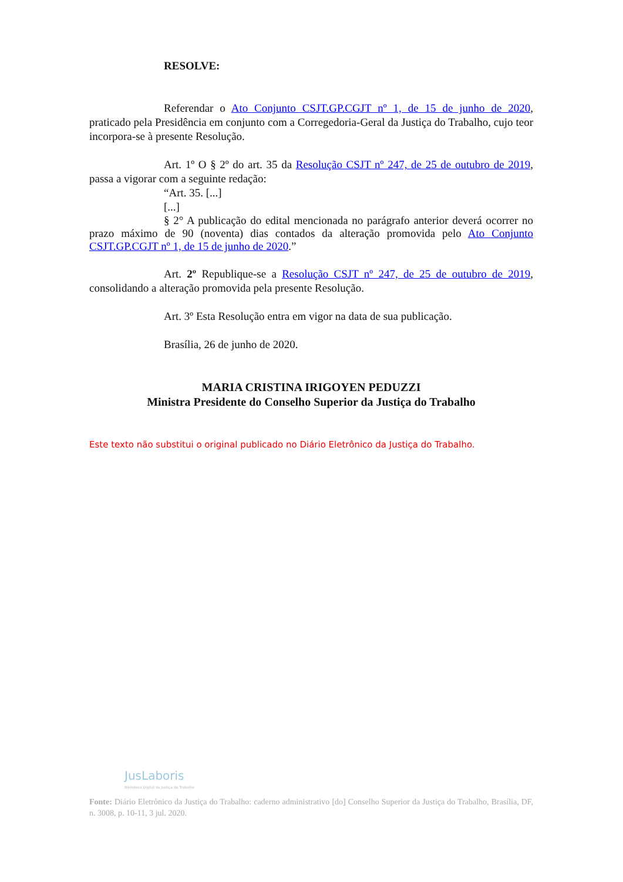RESOLVE:
Referendar o Ato Conjunto CSJT.GP.CGJT nº 1, de 15 de junho de 2020, praticado pela Presidência em conjunto com a Corregedoria-Geral da Justiça do Trabalho, cujo teor incorpora-se à presente Resolução.
Art. 1º O § 2º do art. 35 da Resolução CSJT nº 247, de 25 de outubro de 2019, passa a vigorar com a seguinte redação:
“Art. 35. [...]
[...]
§ 2° A publicação do edital mencionada no parágrafo anterior deverá ocorrer no prazo máximo de 90 (noventa) dias contados da alteração promovida pelo Ato Conjunto CSJT.GP.CGJT nº 1, de 15 de junho de 2020.”
Art. 2º Republique-se a Resolução CSJT nº 247, de 25 de outubro de 2019, consolidando a alteração promovida pela presente Resolução.
Art. 3º Esta Resolução entra em vigor na data de sua publicação.
Brasília, 26 de junho de 2020.
MARIA CRISTINA IRIGOYEN PEDUZZI
Ministra Presidente do Conselho Superior da Justiça do Trabalho
Este texto não substitui o original publicado no Diário Eletrônico da Justiça do Trabalho.
JusLaboris
Biblioteca Digital da Justiça do Trabalho
Fonte: Diário Eletrônico da Justiça do Trabalho: caderno administrativo [do] Conselho Superior da Justiça do Trabalho, Brasília, DF, n. 3008, p. 10-11, 3 jul. 2020.